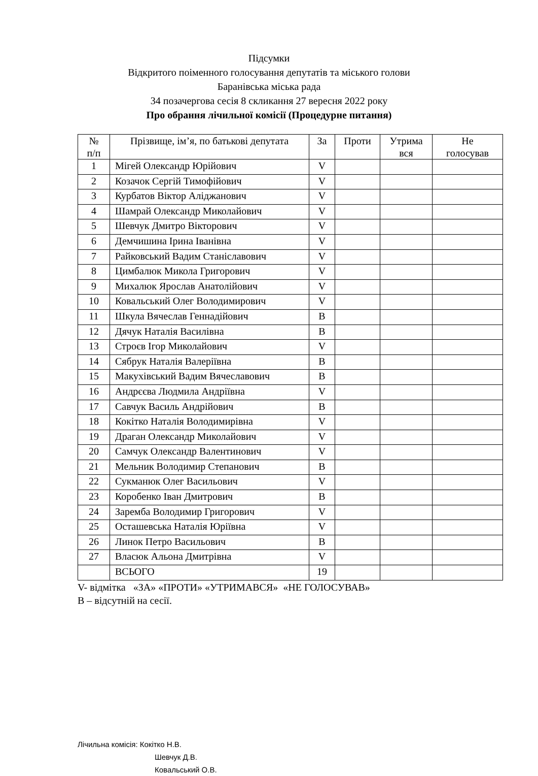Підсумки
Відкритого поіменного голосування депутатів та міського голови
Баранівська міська рада
34 позачергова сесія 8 скликання 27 вересня 2022 року
Про обрання лічильної комісії (Процедурне питання)
| № п/п | Прізвище, ім’я, по батькові депутата | За | Проти | Утрима вся | Не голосував |
| --- | --- | --- | --- | --- | --- |
| 1 | Мігей Олександр Юрійович | V | | | |
| 2 | Козачок Сергій Тимофійович | V | | | |
| 3 | Курбатов Віктор Аліджанович | V | | | |
| 4 | Шамрай Олександр Миколайович | V | | | |
| 5 | Шевчук Дмитро Вікторович | V | | | |
| 6 | Демчишина Ірина Іванівна | V | | | |
| 7 | Райковський Вадим Станіславович | V | | | |
| 8 | Цимбалюк Микола Григорович | V | | | |
| 9 | Михалюк Ярослав Анатолійович | V | | | |
| 10 | Ковальський Олег Володимирович | V | | | |
| 11 | Шкула Вячеслав Геннадійович | В | | | |
| 12 | Дячук Наталія Василівна | В | | | |
| 13 | Строєв Ігор Миколайович | V | | | |
| 14 | Сябрук Наталія Валеріївна | В | | | |
| 15 | Макухівський Вадим Вячеславович | В | | | |
| 16 | Андрєєва Людмила Андріївна | V | | | |
| 17 | Савчук Василь Андрійович | В | | | |
| 18 | Кокітко Наталія Володимирівна | V | | | |
| 19 | Драган Олександр Миколайович | V | | | |
| 20 | Самчук Олександр Валентинович | V | | | |
| 21 | Мельник Володимир Степанович | В | | | |
| 22 | Сукманюк Олег Васильович | V | | | |
| 23 | Коробенко Іван Дмитрович | В | | | |
| 24 | Заремба Володимир Григорович | V | | | |
| 25 | Осташевська Наталія Юріївна | V | | | |
| 26 | Линок Петро Васильович | В | | | |
| 27 | Власюк Альона Дмитрівна | V | | | |
| | ВСЬОГО | 19 | | | |
V- відмітка «ЗА» «ПРОТИ» «УТРИМАВСЯ» «НЕ ГОЛОСУВАВ»
В – відсутній на сесії.
Лічильна комісія: Кокітко Н.В.
Шевчук Д.В.
Ковальський О.В.